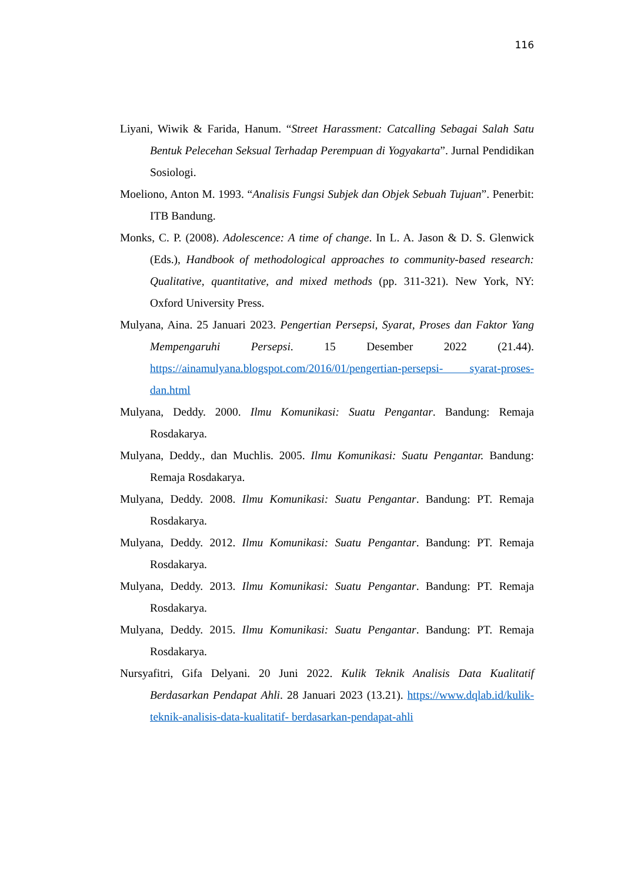116
Liyani, Wiwik & Farida, Hanum. “Street Harassment: Catcalling Sebagai Salah Satu Bentuk Pelecehan Seksual Terhadap Perempuan di Yogyakarta”. Jurnal Pendidikan Sosiologi.
Moeliono, Anton M. 1993. “Analisis Fungsi Subjek dan Objek Sebuah Tujuan”. Penerbit: ITB Bandung.
Monks, C. P. (2008). Adolescence: A time of change. In L. A. Jason & D. S. Glenwick (Eds.), Handbook of methodological approaches to community-based research: Qualitative, quantitative, and mixed methods (pp. 311-321). New York, NY: Oxford University Press.
Mulyana, Aina. 25 Januari 2023. Pengertian Persepsi, Syarat, Proses dan Faktor Yang Mempengaruhi Persepsi. 15 Desember 2022 (21.44). https://ainamulyana.blogspot.com/2016/01/pengertian-persepsi- syarat-proses-dan.html
Mulyana, Deddy. 2000. Ilmu Komunikasi: Suatu Pengantar. Bandung: Remaja Rosdakarya.
Mulyana, Deddy., dan Muchlis. 2005. Ilmu Komunikasi: Suatu Pengantar. Bandung: Remaja Rosdakarya.
Mulyana, Deddy. 2008. Ilmu Komunikasi: Suatu Pengantar. Bandung: PT. Remaja Rosdakarya.
Mulyana, Deddy. 2012. Ilmu Komunikasi: Suatu Pengantar. Bandung: PT. Remaja Rosdakarya.
Mulyana, Deddy. 2013. Ilmu Komunikasi: Suatu Pengantar. Bandung: PT. Remaja Rosdakarya.
Mulyana, Deddy. 2015. Ilmu Komunikasi: Suatu Pengantar. Bandung: PT. Remaja Rosdakarya.
Nursyafitri, Gifa Delyani. 20 Juni 2022. Kulik Teknik Analisis Data Kualitatif Berdasarkan Pendapat Ahli. 28 Januari 2023 (13.21). https://www.dqlab.id/kulik-teknik-analisis-data-kualitatif- berdasarkan-pendapat-ahli